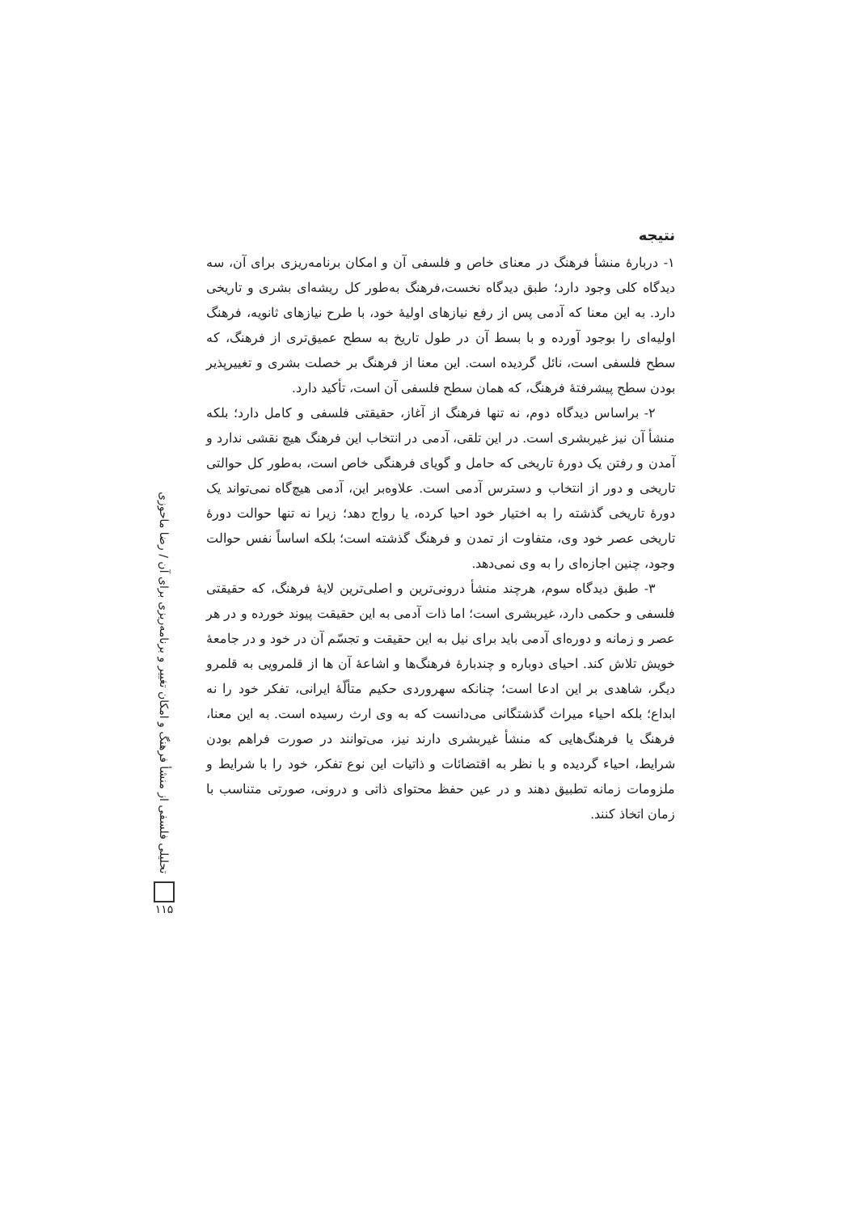نتیجه
۱- دربارهٔ منشأ فرهنگ در معنای خاص و فلسفی آن و امکان برنامه‌ریزی برای آن، سه دیدگاه کلی وجود دارد؛ طبق دیدگاه نخست،فرهنگ به‌طور کل ریشه‌ای بشری و تاریخی دارد. به این معنا که آدمی پس از رفع نیازهای اولیهٔ خود، با طرح نیازهای ثانویه، فرهنگ اولیه‌ای را بوجود آورده و با بسط آن در طول تاریخ به سطح عمیق‌تری از فرهنگ، که سطح فلسفی است، نائل گردیده است. این معنا از فرهنگ بر خصلت بشری و تغییرپذیر بودن سطح پیشرفتهٔ فرهنگ، که همان سطح فلسفی آن است، تأکید دارد.
۲- براساس دیدگاه دوم، نه تنها فرهنگ از آغاز، حقیقتی فلسفی و کامل دارد؛ بلکه منشأ آن نیز غیربشری است. در این تلقی، آدمی در انتخاب این فرهنگ هیچ نقشی ندارد و آمدن و رفتن یک دورهٔ تاریخی که حامل و گویای فرهنگی خاص است، به‌طور کل حوالتی تاریخی و دور از انتخاب و دسترس آدمی است. علاوه‌بر این، آدمی هیچ‌گاه نمی‌تواند یک دورهٔ تاریخی گذشته را به اختیار خود احیا کرده، یا رواج دهد؛ زیرا نه تنها حوالت دورهٔ تاریخی عصر خود وی، متفاوت از تمدن و فرهنگ گذشته است؛ بلکه اساساً نفس حوالت وجود، چنین اجازه‌ای را به وی نمی‌دهد.
۳- طبق دیدگاه سوم، هرچند منشأ درونی‌ترین و اصلی‌ترین لایهٔ فرهنگ، که حقیقتی فلسفی و حکمی دارد، غیربشری است؛ اما ذات آدمی به این حقیقت پیوند خورده و در هر عصر و زمانه و دوره‌ای آدمی باید برای نیل به این حقیقت و تجسّم آن در خود و در جامعهٔ خویش تلاش کند. احیای دوباره و چندبارهٔ فرهنگ‌ها و اشاعهٔ آن ها از قلمرویی به قلمرو دیگر، شاهدی بر این ادعا است؛ چنانکه سهروردی حکیم متألّهٔ ایرانی، تفکر خود را نه ابداع؛ بلکه احیاء میراث گذشتگانی می‌دانست که به وی ارث رسیده است. به این معنا، فرهنگ یا فرهنگ‌هایی که منشأ غیربشری دارند نیز، می‌توانند در صورت فراهم بودن شرایط، احیاء گردیده و با نظر به اقتضائات و ذاتیات این نوع تفکر، خود را با شرایط و ملزومات زمانه تطبیق دهند و در عین حفظ محتوای ذاتی و درونی، صورتی متناسب با زمان اتخاذ کنند.
تحلیلی فلسفی از منشأ فرهنگ و امکان تغییر و برنامه‌ریزی برای آن / رضا ماحوزی
۱۱۵